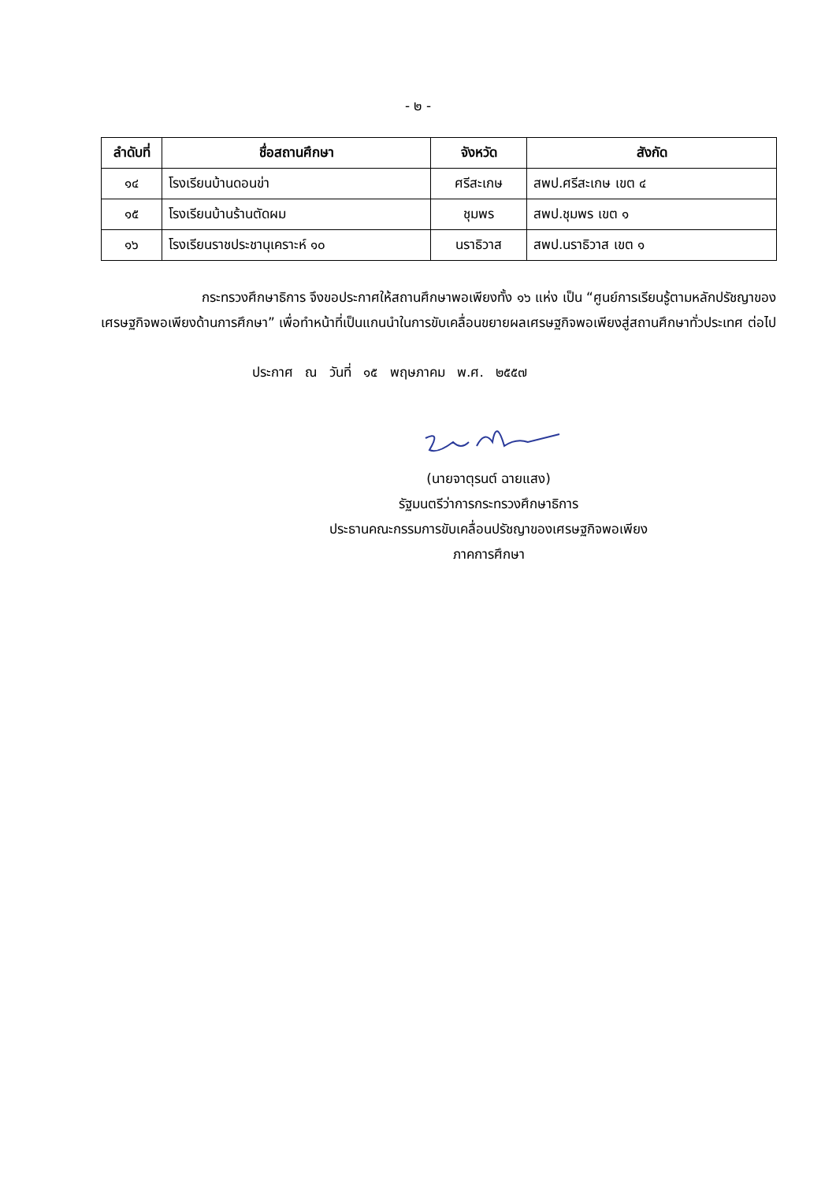- ๒ -
| ลำดับที่ | ชื่อสถานศึกษา | จังหวัด | สังกัด |
| --- | --- | --- | --- |
| ๑๔ | โรงเรียนบ้านดอนข่า | ศรีสะเกษ | สพป.ศรีสะเกษ เขต ๔ |
| ๑๕ | โรงเรียนบ้านร้านตัดผม | ชุมพร | สพป.ชุมพร เขต ๑ |
| ๑๖ | โรงเรียนราชประชานุเคราะห์ ๑๐ | นราธิวาส | สพป.นราธิวาส เขต ๑ |
กระทรวงศึกษาธิการ จึงขอประกาศให้สถานศึกษาพอเพียงทั้ง ๑๖ แห่ง เป็น “ศูนย์การเรียนรู้ตามหลักปรัชญาของเศรษฐกิจพอเพียงด้านการศึกษา” เพื่อทำหน้าที่เป็นแกนนำในการขับเคลื่อนขยายผลเศรษฐกิจพอเพียงสู่สถานศึกษาทั่วประเทศ ต่อไป
ประกาศ ณ วันที่ ๑๕ พฤษภาคม พ.ศ. ๒๕๕๗
(นายจาตุรนต์ ฉายแสง)
รัฐมนตรีว่าการกระทรวงศึกษาธิการ
ประธานคณะกรรมการขับเคลื่อนปรัชญาของเศรษฐกิจพอเพียง
ภาคการศึกษา